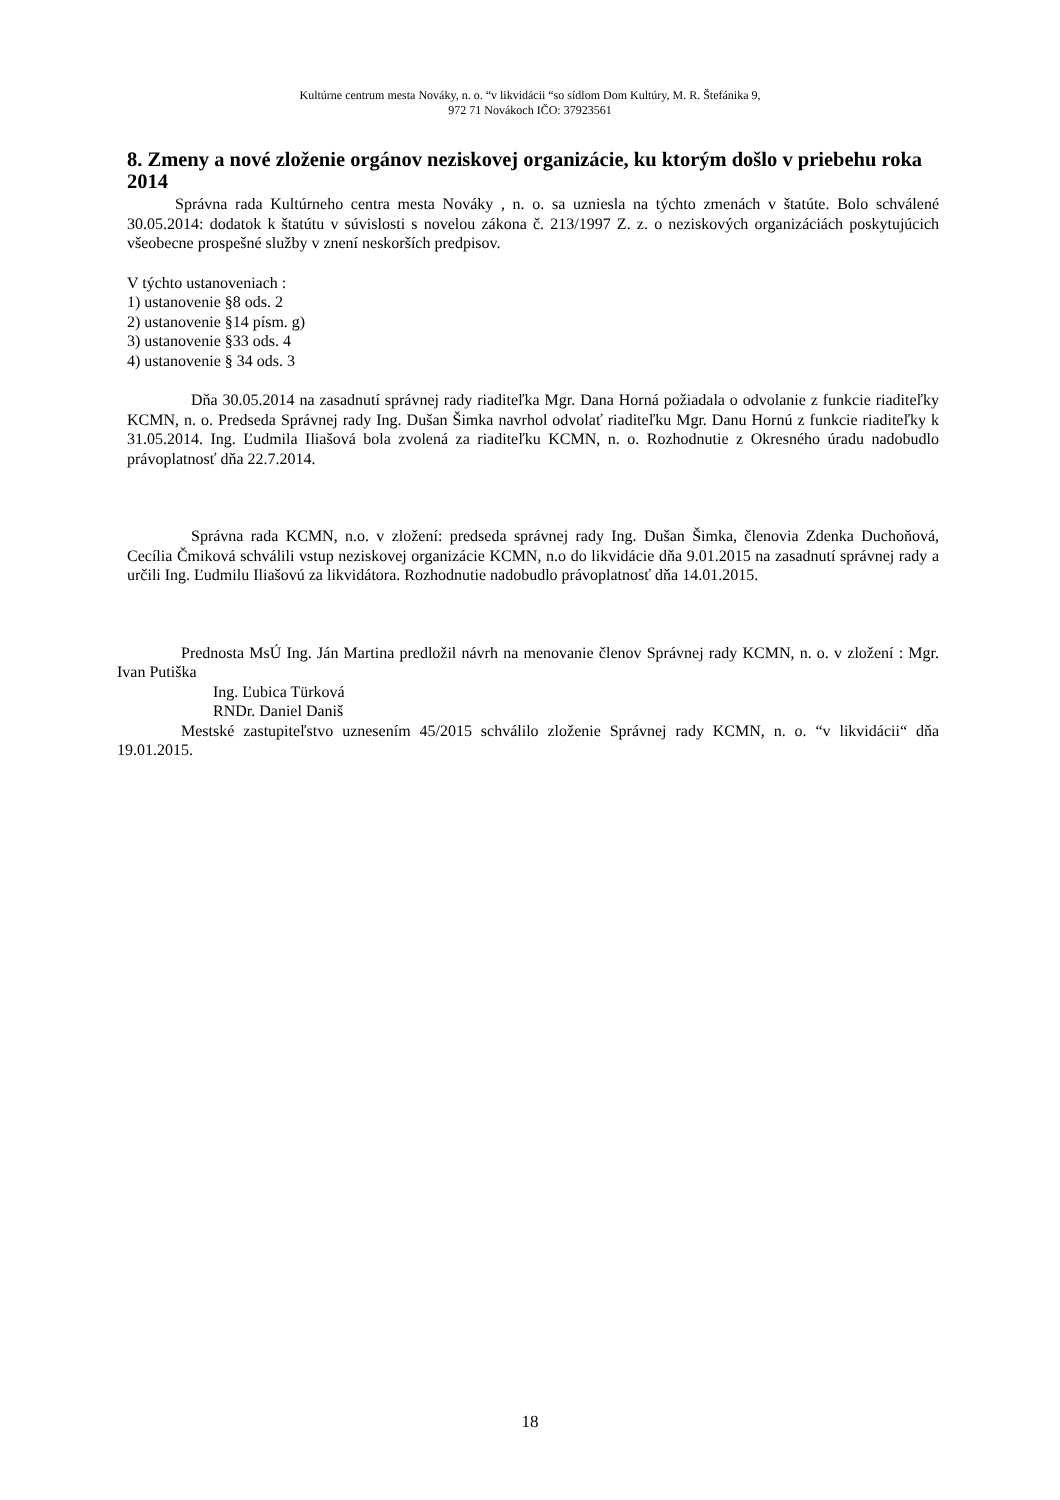Kultúrne centrum mesta Nováky, n. o. “v likvidácii “so sídlom Dom Kultúry, M. R. Štefánika 9,
972 71 Novákoch IČO: 37923561
8. Zmeny a nové zloženie orgánov neziskovej organizácie, ku ktorým došlo v priebehu roka 2014
Správna rada Kultúrneho centra mesta Nováky , n. o. sa uzniesla na týchto zmenách v štatúte. Bolo schválené 30.05.2014: dodatok k štatútu v súvislosti s novelou zákona č. 213/1997 Z. z. o neziskových organizáciách poskytujúcich všeobecne prospešné služby v znení neskorších predpisov.
V týchto ustanoveniach :
1) ustanovenie §8 ods. 2
2) ustanovenie §14 písm. g)
3) ustanovenie §33 ods. 4
4) ustanovenie § 34 ods. 3
Dňa 30.05.2014 na zasadnutí správnej rady riaditeľka Mgr. Dana Horná požiadala o odvolanie z funkcie riaditeľky KCMN, n. o. Predseda Správnej rady Ing. Dušan Šimka navrhol odvolať riaditeľku Mgr. Danu Hornú z funkcie riaditeľky k 31.05.2014. Ing. Ľudmila Iliašová bola zvolená za riaditeľku KCMN, n. o. Rozhodnutie z Okresného úradu nadobudlo právoplatnosť dňa 22.7.2014.
Správna rada KCMN, n.o. v zložení: predseda správnej rady Ing. Dušan Šimka, členovia Zdenka Duchoňová, Cecília Čmiková schválili vstup neziskovej organizácie KCMN, n.o do likvidácie dňa 9.01.2015 na zasadnutí správnej rady a určili Ing. Ľudmilu Iliašovú za likvidátora. Rozhodnutie nadobudlo právoplatnosť dňa 14.01.2015.
Prednosta MsÚ Ing. Ján Martina predložil návrh na menovanie členov Správnej rady KCMN, n. o. v zložení : Mgr. Ivan Putiška
Ing. Ľubica Türková
RNDr. Daniel Daniš
Mestské zastupiteľstvo uznesením 45/2015 schválilo zloženie Správnej rady KCMN, n. o. “v likvidácii“ dňa 19.01.2015.
18